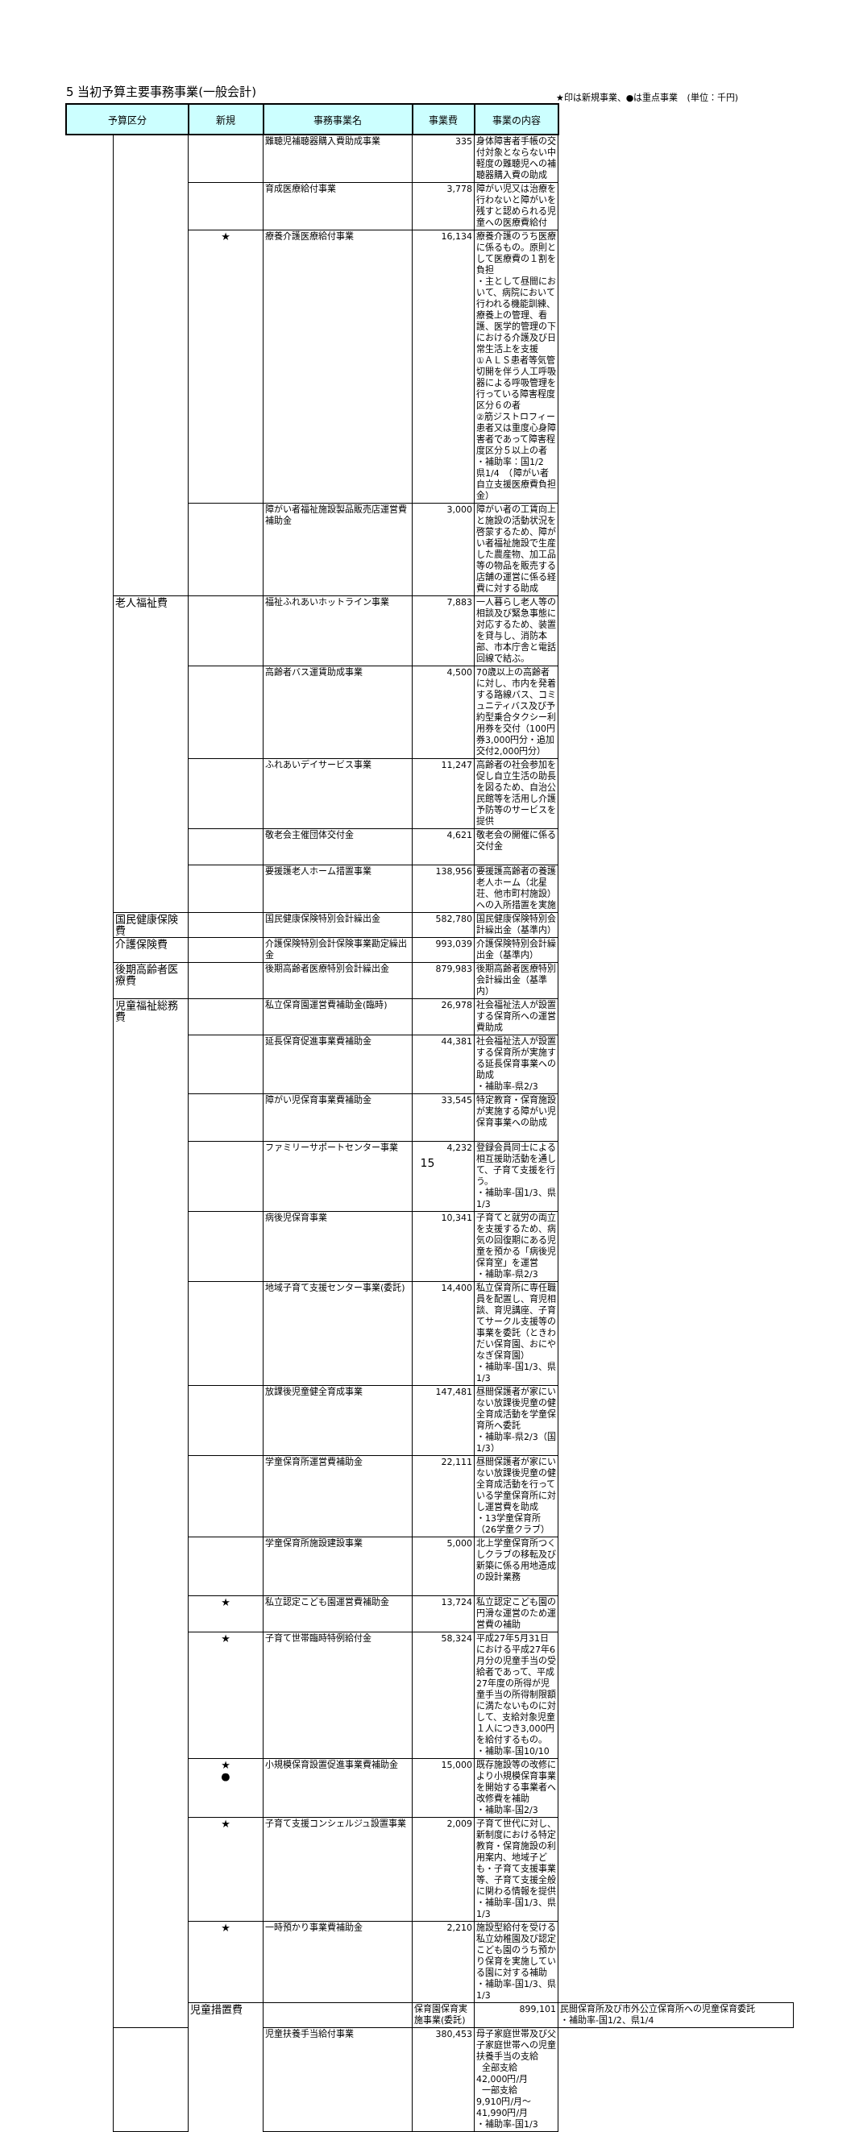5 当初予算主要事務事業(一般会計)
★印は新規事業、●は重点事業　(単位：千円)
| 予算区分 | | 新規 | 事務事業名 | 事業費 | 事業の内容 | |
| --- | --- | --- | --- | --- | --- | --- |
| | | | 難聴児補聴器購入費助成事業 | 335 | 身体障害者手帳の交付対象とならない中軽度の難聴児への補聴器購入費の助成 | |
| | | | 育成医療給付事業 | 3,778 | 障がい児又は治療を行わないと障がいを残すと認められる児童への医療費給付 | |
| | | ★ | 療養介護医療給付事業 | 16,134 | 療養介護のうち医療に係るもの。原則として医療費の１割を負担 ・主として昼間において、病院において行われる機能訓練、療養上の管理、看護、医学的管理の下における介護及び日常生活上を支援 ①ＡＬＳ患者等気管切開を伴う人工呼吸器による呼吸管理を行っている障害程度区分６の者 ②筋ジストロフィー患者又は重度心身障害者であって障害程度区分５以上の者 ・補助率：国1/2 県1/4 （障がい者自立支援医療費負担金） | |
| | | | 障がい者福祉施設製品販売店運営費補助金 | 3,000 | 障がい者の工賃向上と施設の活動状況を啓蒙するため、障がい者福祉施設で生産した農産物、加工品等の物品を販売する店舗の運営に係る経費に対する助成 | |
| | 老人福祉費 | | 福祉ふれあいホットライン事業 | 7,883 | 一人暮らし老人等の相談及び緊急事態に対応するため、装置を貸与し、消防本部、市本庁舎と電話回線で結ぶ。 | |
| | | | 高齢者バス運賃助成事業 | 4,500 | 70歳以上の高齢者に対し、市内を発着する路線バス、コミュニティバス及び予約型乗合タクシー利用券を交付（100円券3,000円分・追加交付2,000円分） | |
| | | | ふれあいデイサービス事業 | 11,247 | 高齢者の社会参加を促し自立生活の助長を図るため、自治公民館等を活用し介護予防等のサービスを提供 | |
| | | | 敬老会主催団体交付金 | 4,621 | 敬老会の開催に係る交付金 | |
| | | | 要援護老人ホーム措置事業 | 138,956 | 要援護高齢者の養護老人ホーム（北星荘、他市町村施設）への入所措置を実施 | |
| | 国民健康保険費 | | 国民健康保険特別会計繰出金 | 582,780 | 国民健康保険特別会計繰出金（基準内） | |
| | 介護保険費 | | 介護保険特別会計保険事業勘定繰出金 | 993,039 | 介護保険特別会計繰出金（基準内） | |
| | 後期高齢者医療費 | | 後期高齢者医療特別会計繰出金 | 879,983 | 後期高齢者医療特別会計繰出金（基準内） | |
| | 児童福祉総務費 | | 私立保育園運営費補助金(臨時) | 26,978 | 社会福祉法人が設置する保育所への運営費助成 | |
| | | | 延長保育促進事業費補助金 | 44,381 | 社会福祉法人が設置する保育所が実施する延長保育事業への助成 ・補助率-県2/3 | |
| | | | 障がい児保育事業費補助金 | 33,545 | 特定教育・保育施設が実施する障がい児保育事業への助成 | |
| | | | ファミリーサポートセンター事業 | 4,232 | 登録会員同士による相互援助活動を通して、子育て支援を行う。 ・補助率-国1/3、県1/3 | |
| | | | 病後児保育事業 | 10,341 | 子育てと就労の両立を支援するため、病気の回復期にある児童を預かる「病後児保育室」を運営 ・補助率-県2/3 | |
| | | | 地域子育て支援センター事業(委託) | 14,400 | 私立保育所に専任職員を配置し、育児相談、育児講座、子育てサークル支援等の事業を委託（ときわだい保育園、おにやなぎ保育園） ・補助率-国1/3、県1/3 | |
| | | | 放課後児童健全育成事業 | 147,481 | 昼間保護者が家にいない放課後児童の健全育成活動を学童保育所へ委託 ・補助率-県2/3（国1/3） | |
| | | | 学童保育所運営費補助金 | 22,111 | 昼間保護者が家にいない放課後児童の健全育成活動を行っている学童保育所に対し運営費を助成 ・13学童保育所（26学童クラブ） | |
| | | | 学童保育所施設建設事業 | 5,000 | 北上学童保育所つくしクラブの移転及び新築に係る用地造成の設計業務 | |
| | | ★ | 私立認定こども園運営費補助金 | 13,724 | 私立認定こども園の円滑な運営のため運営費の補助 | |
| | | ★ | 子育て世帯臨時特例給付金 | 58,324 | 平成27年5月31日における平成27年6月分の児童手当の受給者であって、平成27年度の所得が児童手当の所得制限額に満たないものに対して、支給対象児童１人につき3,000円を給付するもの。 ・補助率-国10/10 | |
| | | ★ ● | 小規模保育設置促進事業費補助金 | 15,000 | 既存施設等の改修により小規模保育事業を開始する事業者へ改修費を補助 ・補助率-国2/3 | |
| | | ★ | 子育て支援コンシェルジュ設置事業 | 2,009 | 子育て世代に対し、新制度における特定教育・保育施設の利用案内、地域子ども・子育て支援事業等、子育て支援全般に関わる情報を提供 ・補助率-国1/3、県1/3 | |
| | | ★ | 一時預かり事業費補助金 | 2,210 | 施設型給付を受ける私立幼稚園及び認定こども園のうち預かり保育を実施している園に対する補助 ・補助率-国1/3、県1/3 | |
| | | 児童措置費 | | 保育園保育実施事業(委託) | 899,101 | 民間保育所及び市外公立保育所への児童保育委託 ・補助率-国1/2、県1/4 |
| | | | 児童扶養手当給付事業 | 380,453 | 母子家庭世帯及び父子家庭世帯への児童扶養手当の支給 全部支給 42,000円/月 一部支給 9,910円/月～41,990円/月 ・補助率-国1/3 | |
15